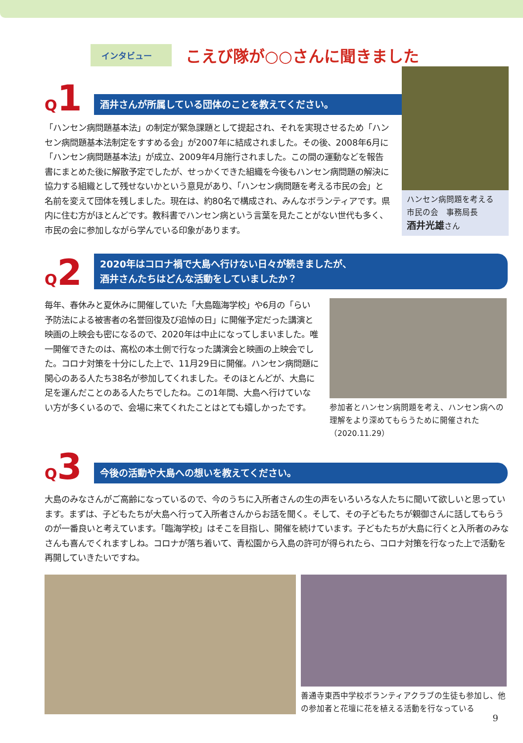インタビュー
こえび隊が○○さんに聞きました
Q1
酒井さんが所属している団体のことを教えてください。
「ハンセン病問題基本法」の制定が緊急課題として提起され、それを実現させるため「ハンセン病問題基本法制定をすすめる会」が2007年に結成されました。その後、2008年6月に「ハンセン病問題基本法」が成立、2009年4月施行されました。この間の運動などを報告書にまとめた後に解散予定でしたが、せっかくできた組織を今後もハンセン病問題の解決に協力する組織として残せないかという意見があり、「ハンセン病問題を考える市民の会」と名前を変えて団体を残しました。現在は、約80名で構成され、みんなボランティアです。県内に住む方がほとんどです。教科書でハンセン病という言葉を見たことがない世代も多く、市民の会に参加しながら学んでいる印象があります。
ハンセン病問題を考える
市民の会　事務局長
酒井光雄さん
Q2
2020年はコロナ禍で大島へ行けない日々が続きましたが、
酒井さんたちはどんな活動をしていましたか？
毎年、春休みと夏休みに開催していた「大島臨海学校」や6月の「らい予防法による被害者の名誉回復及び追悼の日」に開催予定だった講演と映画の上映会も密になるので、2020年は中止になってしまいました。唯一開催できたのは、高松の本土側で行なった講演会と映画の上映会でした。コロナ対策を十分にした上で、11月29日に開催。ハンセン病問題に関心のある人たち38名が参加してくれました。そのほとんどが、大島に足を運んだことのある人たちでしたね。この1年間、大島へ行けていない方が多くいるので、会場に来てくれたことはとても嬉しかったです。
参加者とハンセン病問題を考え、ハンセン病への理解をより深めてもらうために開催された（2020.11.29）
Q3
今後の活動や大島への想いを教えてください。
大島のみなさんがご高齢になっているので、今のうちに入所者さんの生の声をいろいろな人たちに聞いて欲しいと思っています。まずは、子どもたちが大島へ行って入所者さんからお話を聞く。そして、その子どもたちが親御さんに話してもらうのが一番良いと考えています。「臨海学校」はそこを目指し、開催を続けています。子どもたちが大島に行くと入所者のみなさんも喜んでくれますしね。コロナが落ち着いて、青松園から入島の許可が得られたら、コロナ対策を行なった上で活動を再開していきたいですね。
善通寺東西中学校ボランティアクラブの生徒も参加し、他の参加者と花壇に花を植える活動を行なっている
9